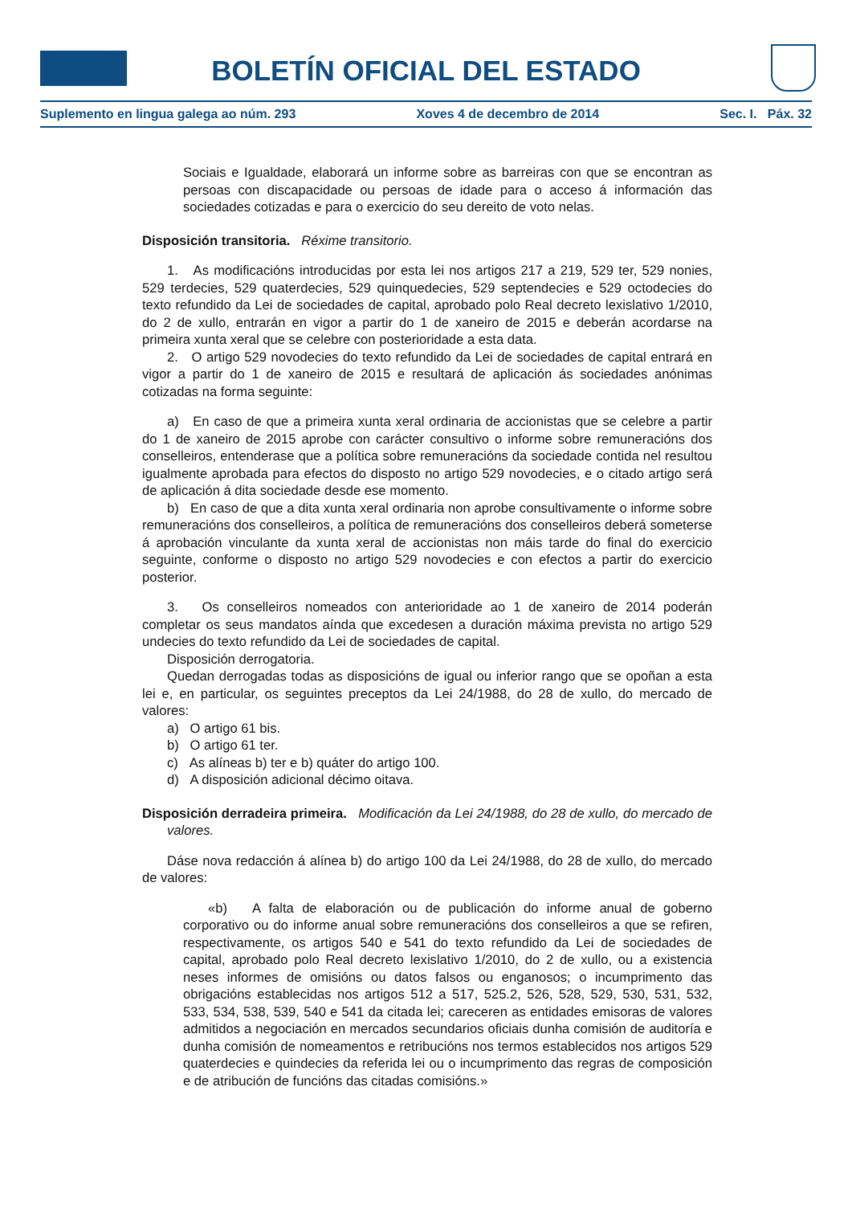BOLETÍN OFICIAL DEL ESTADO
Suplemento en lingua galega ao núm. 293 Xoves 4 de decembro de 2014 Sec. I. Páx. 32
Sociais e Igualdade, elaborará un informe sobre as barreiras con que se encontran as persoas con discapacidade ou persoas de idade para o acceso á información das sociedades cotizadas e para o exercicio do seu dereito de voto nelas.
Disposición transitoria. Réxime transitorio.
1. As modificacións introducidas por esta lei nos artigos 217 a 219, 529 ter, 529 nonies, 529 terdecies, 529 quaterdecies, 529 quinquedecies, 529 septendecies e 529 octodecies do texto refundido da Lei de sociedades de capital, aprobado polo Real decreto lexislativo 1/2010, do 2 de xullo, entrarán en vigor a partir do 1 de xaneiro de 2015 e deberán acordarse na primeira xunta xeral que se celebre con posterioridade a esta data.
2. O artigo 529 novodecies do texto refundido da Lei de sociedades de capital entrará en vigor a partir do 1 de xaneiro de 2015 e resultará de aplicación ás sociedades anónimas cotizadas na forma seguinte:
a) En caso de que a primeira xunta xeral ordinaria de accionistas que se celebre a partir do 1 de xaneiro de 2015 aprobe con carácter consultivo o informe sobre remuneracións dos conselleiros, entenderase que a política sobre remuneracións da sociedade contida nel resultou igualmente aprobada para efectos do disposto no artigo 529 novodecies, e o citado artigo será de aplicación á dita sociedade desde ese momento.
b) En caso de que a dita xunta xeral ordinaria non aprobe consultivamente o informe sobre remuneracións dos conselleiros, a política de remuneracións dos conselleiros deberá someterse á aprobación vinculante da xunta xeral de accionistas non máis tarde do final do exercicio seguinte, conforme o disposto no artigo 529 novodecies e con efectos a partir do exercicio posterior.
3. Os conselleiros nomeados con anterioridade ao 1 de xaneiro de 2014 poderán completar os seus mandatos aínda que excedesen a duración máxima prevista no artigo 529 undecies do texto refundido da Lei de sociedades de capital.
Disposición derrogatoria.
Quedan derrogadas todas as disposicións de igual ou inferior rango que se opoñan a esta lei e, en particular, os seguintes preceptos da Lei 24/1988, do 28 de xullo, do mercado de valores:
a) O artigo 61 bis.
b) O artigo 61 ter.
c) As alíneas b) ter e b) quáter do artigo 100.
d) A disposición adicional décimo oitava.
Disposición derradeira primeira. Modificación da Lei 24/1988, do 28 de xullo, do mercado de valores.
Dáse nova redacción á alínea b) do artigo 100 da Lei 24/1988, do 28 de xullo, do mercado de valores:
«b) A falta de elaboración ou de publicación do informe anual de goberno corporativo ou do informe anual sobre remuneracións dos conselleiros a que se refiren, respectivamente, os artigos 540 e 541 do texto refundido da Lei de sociedades de capital, aprobado polo Real decreto lexislativo 1/2010, do 2 de xullo, ou a existencia neses informes de omisións ou datos falsos ou enganosos; o incumprimento das obrigacións establecidas nos artigos 512 a 517, 525.2, 526, 528, 529, 530, 531, 532, 533, 534, 538, 539, 540 e 541 da citada lei; careceren as entidades emisoras de valores admitidos a negociación en mercados secundarios oficiais dunha comisión de auditoría e dunha comisión de nomeamentos e retribucións nos termos establecidos nos artigos 529 quaterdecies e quindecies da referida lei ou o incumprimento das regras de composición e de atribución de funcións das citadas comisións.»